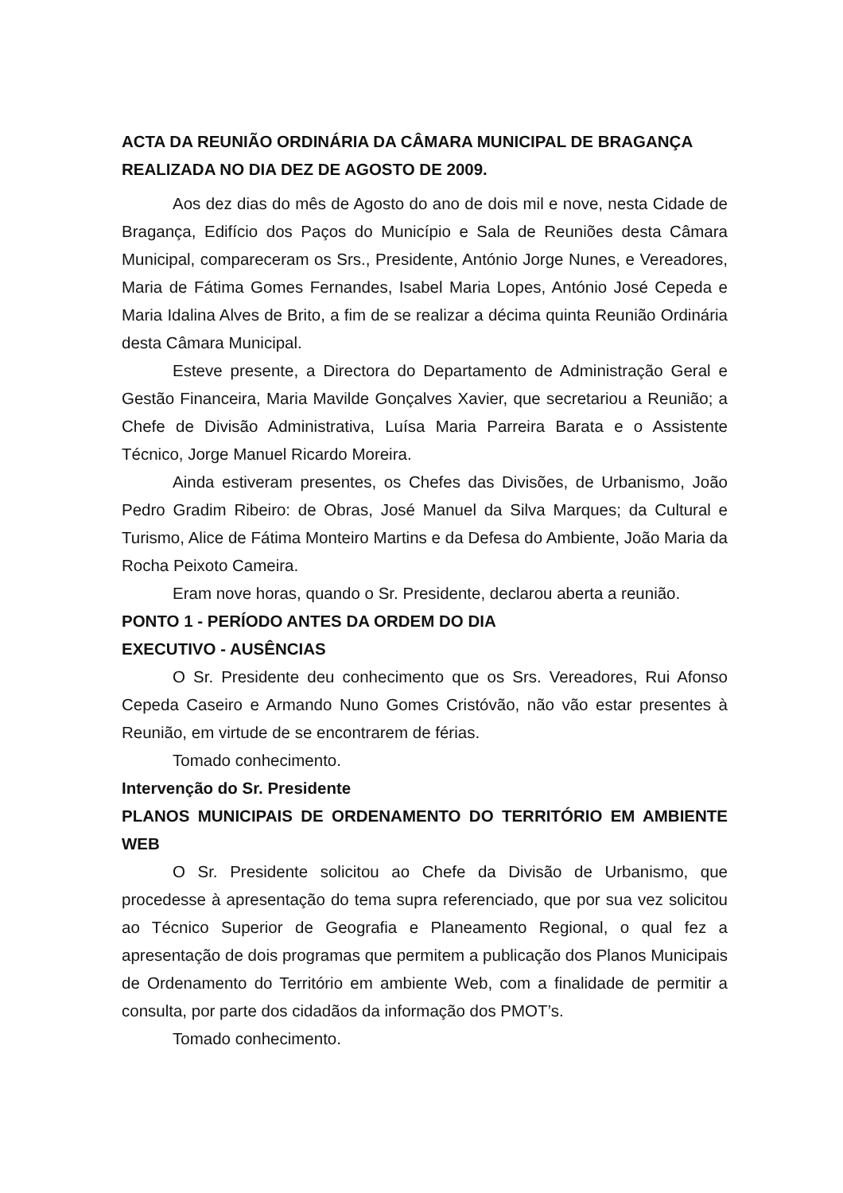ACTA DA REUNIÃO ORDINÁRIA DA CÂMARA MUNICIPAL DE BRAGANÇA REALIZADA NO DIA DEZ DE AGOSTO DE 2009.
Aos dez dias do mês de Agosto do ano de dois mil e nove, nesta Cidade de Bragança, Edifício dos Paços do Município e Sala de Reuniões desta Câmara Municipal, compareceram os Srs., Presidente, António Jorge Nunes, e Vereadores, Maria de Fátima Gomes Fernandes, Isabel Maria Lopes, António José Cepeda e Maria Idalina Alves de Brito, a fim de se realizar a décima quinta Reunião Ordinária desta Câmara Municipal.
Esteve presente, a Directora do Departamento de Administração Geral e Gestão Financeira, Maria Mavilde Gonçalves Xavier, que secretariou a Reunião; a Chefe de Divisão Administrativa, Luísa Maria Parreira Barata e o Assistente Técnico, Jorge Manuel Ricardo Moreira.
Ainda estiveram presentes, os Chefes das Divisões, de Urbanismo, João Pedro Gradim Ribeiro: de Obras, José Manuel da Silva Marques; da Cultural e Turismo, Alice de Fátima Monteiro Martins e da Defesa do Ambiente, João Maria da Rocha Peixoto Cameira.
Eram nove horas, quando o Sr. Presidente, declarou aberta a reunião.
PONTO 1 - PERÍODO ANTES DA ORDEM DO DIA
EXECUTIVO - AUSÊNCIAS
O Sr. Presidente deu conhecimento que os Srs. Vereadores, Rui Afonso Cepeda Caseiro e Armando Nuno Gomes Cristóvão, não vão estar presentes à Reunião, em virtude de se encontrarem de férias.
Tomado conhecimento.
Intervenção do Sr. Presidente
PLANOS MUNICIPAIS DE ORDENAMENTO DO TERRITÓRIO EM AMBIENTE WEB
O Sr. Presidente solicitou ao Chefe da Divisão de Urbanismo, que procedesse à apresentação do tema supra referenciado, que por sua vez solicitou ao Técnico Superior de Geografia e Planeamento Regional, o qual fez a apresentação de dois programas que permitem a publicação dos Planos Municipais de Ordenamento do Território em ambiente Web, com a finalidade de permitir a consulta, por parte dos cidadãos da informação dos PMOT’s.
Tomado conhecimento.